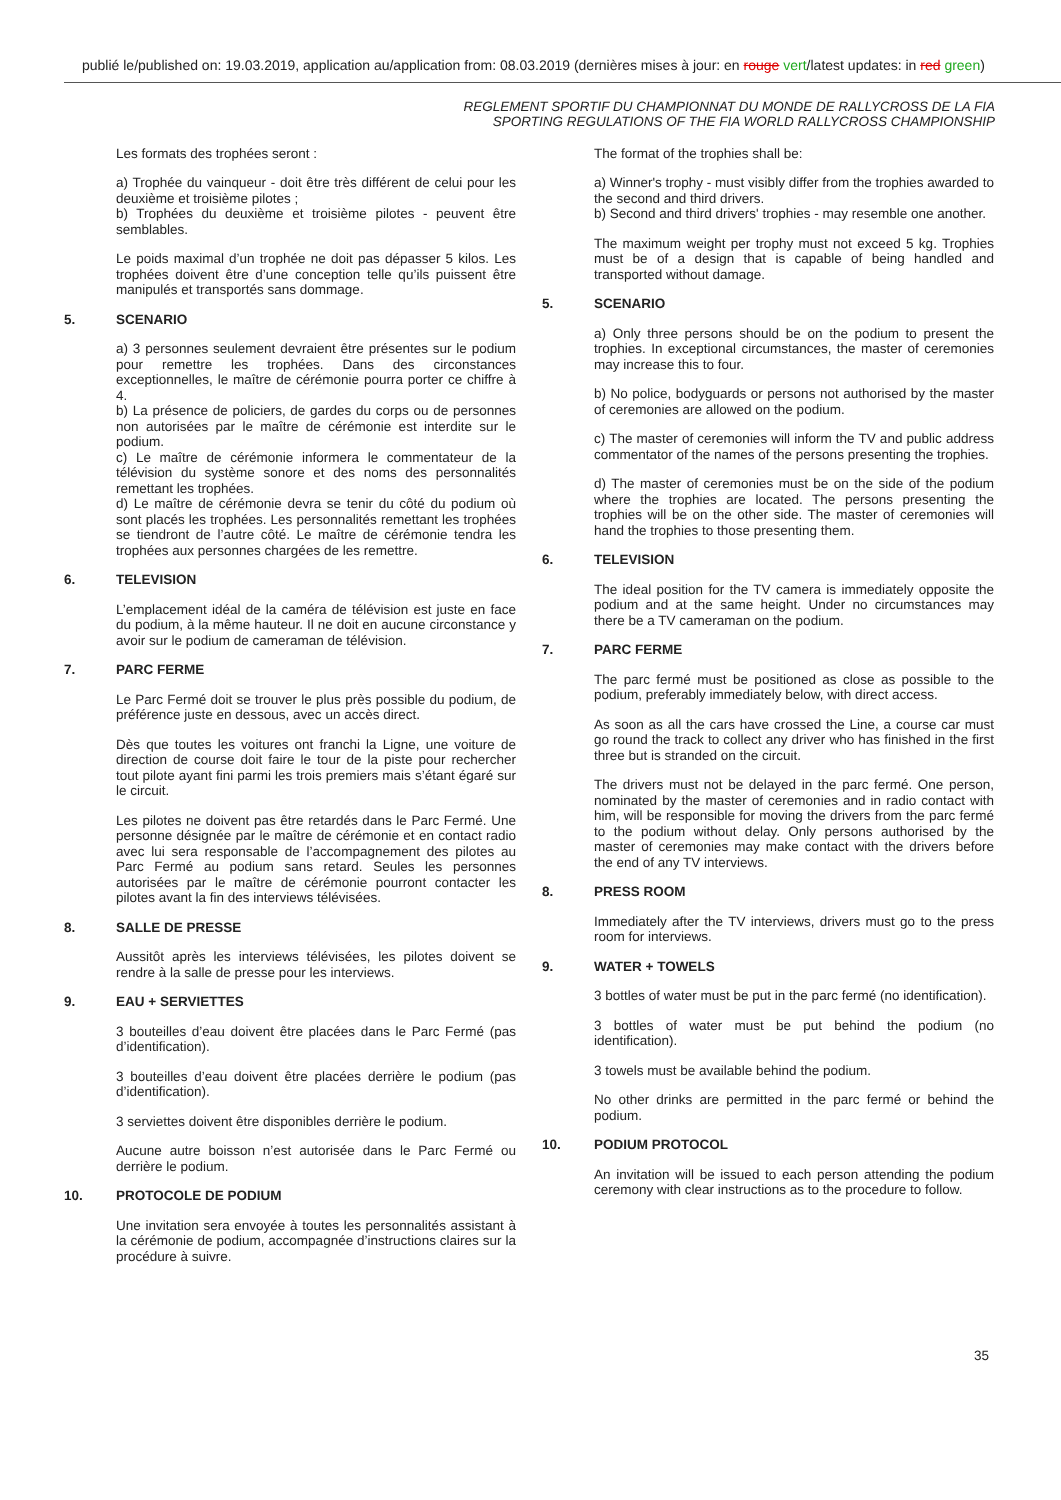publié le/published on: 19.03.2019, application au/application from: 08.03.2019 (dernières mises à jour: en rouge vert/latest updates: in red green)
REGLEMENT SPORTIF DU CHAMPIONNAT DU MONDE DE RALLYCROSS DE LA FIA
SPORTING REGULATIONS OF THE FIA WORLD RALLYCROSS CHAMPIONSHIP
Les formats des trophées seront :
a) Trophée du vainqueur - doit être très différent de celui pour les deuxième et troisième pilotes ;
b) Trophées du deuxième et troisième pilotes - peuvent être semblables.
Le poids maximal d’un trophée ne doit pas dépasser 5 kilos. Les trophées doivent être d’une conception telle qu’ils puissent être manipulés et transportés sans dommage.
5. SCENARIO
a) 3 personnes seulement devraient être présentes sur le podium pour remettre les trophées. Dans des circonstances exceptionnelles, le maître de cérémonie pourra porter ce chiffre à 4.
b) La présence de policiers, de gardes du corps ou de personnes non autorisées par le maître de cérémonie est interdite sur le podium.
c) Le maître de cérémonie informera le commentateur de la télévision du système sonore et des noms des personnalités remettant les trophées.
d) Le maître de cérémonie devra se tenir du côté du podium où sont placés les trophées. Les personnalités remettant les trophées se tiendront de l’autre côté. Le maître de cérémonie tendra les trophées aux personnes chargées de les remettre.
6. TELEVISION
L’emplacement idéal de la caméra de télévision est juste en face du podium, à la même hauteur. Il ne doit en aucune circonstance y avoir sur le podium de cameraman de télévision.
7. PARC FERME
Le Parc Fermé doit se trouver le plus près possible du podium, de préférence juste en dessous, avec un accès direct.
Dès que toutes les voitures ont franchi la Ligne, une voiture de direction de course doit faire le tour de la piste pour rechercher tout pilote ayant fini parmi les trois premiers mais s’étant égaré sur le circuit.
Les pilotes ne doivent pas être retardés dans le Parc Fermé. Une personne désignée par le maître de cérémonie et en contact radio avec lui sera responsable de l’accompagnement des pilotes au Parc Fermé au podium sans retard. Seules les personnes autorisées par le maître de cérémonie pourront contacter les pilotes avant la fin des interviews télévisées.
8. SALLE DE PRESSE
Aussitôt après les interviews télévisées, les pilotes doivent se rendre à la salle de presse pour les interviews.
9. EAU + SERVIETTES
3 bouteilles d’eau doivent être placées dans le Parc Fermé (pas d’identification).
3 bouteilles d’eau doivent être placées derrière le podium (pas d’identification).
3 serviettes doivent être disponibles derrière le podium.
Aucune autre boisson n’est autorisée dans le Parc Fermé ou derrière le podium.
10. PROTOCOLE DE PODIUM
Une invitation sera envoyée à toutes les personnalités assistant à la cérémonie de podium, accompagnée d’instructions claires sur la procédure à suivre.
The format of the trophies shall be:
a) Winner's trophy - must visibly differ from the trophies awarded to the second and third drivers.
b) Second and third drivers' trophies - may resemble one another.
The maximum weight per trophy must not exceed 5 kg. Trophies must be of a design that is capable of being handled and transported without damage.
5. SCENARIO
a) Only three persons should be on the podium to present the trophies. In exceptional circumstances, the master of ceremonies may increase this to four.
b) No police, bodyguards or persons not authorised by the master of ceremonies are allowed on the podium.
c) The master of ceremonies will inform the TV and public address commentator of the names of the persons presenting the trophies.
d) The master of ceremonies must be on the side of the podium where the trophies are located. The persons presenting the trophies will be on the other side. The master of ceremonies will hand the trophies to those presenting them.
6. TELEVISION
The ideal position for the TV camera is immediately opposite the podium and at the same height. Under no circumstances may there be a TV cameraman on the podium.
7. PARC FERME
The parc fermé must be positioned as close as possible to the podium, preferably immediately below, with direct access.
As soon as all the cars have crossed the Line, a course car must go round the track to collect any driver who has finished in the first three but is stranded on the circuit.
The drivers must not be delayed in the parc fermé. One person, nominated by the master of ceremonies and in radio contact with him, will be responsible for moving the drivers from the parc fermé to the podium without delay. Only persons authorised by the master of ceremonies may make contact with the drivers before the end of any TV interviews.
8. PRESS ROOM
Immediately after the TV interviews, drivers must go to the press room for interviews.
9. WATER + TOWELS
3 bottles of water must be put in the parc fermé (no identification).
3 bottles of water must be put behind the podium (no identification).
3 towels must be available behind the podium.
No other drinks are permitted in the parc fermé or behind the podium.
10. PODIUM PROTOCOL
An invitation will be issued to each person attending the podium ceremony with clear instructions as to the procedure to follow.
35